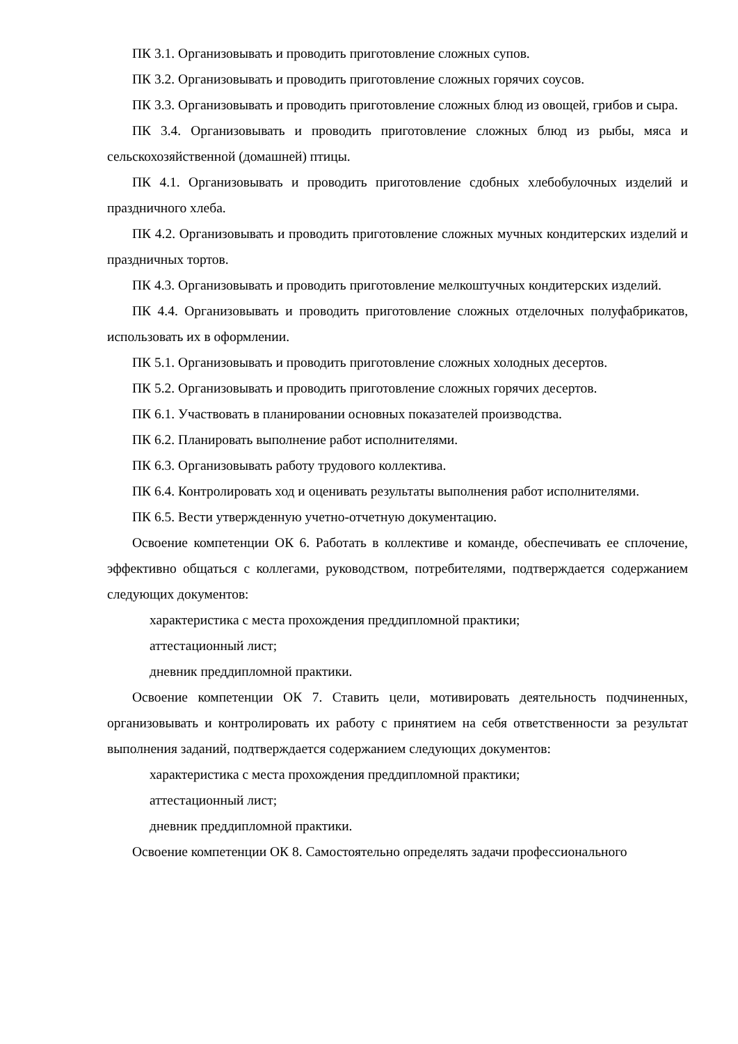ПК 3.1. Организовывать и проводить приготовление сложных супов.
ПК 3.2. Организовывать и проводить приготовление сложных горячих соусов.
ПК 3.3. Организовывать и проводить приготовление сложных блюд из овощей, грибов и сыра.
ПК 3.4. Организовывать и проводить приготовление сложных блюд из рыбы, мяса и сельскохозяйственной (домашней) птицы.
ПК 4.1. Организовывать и проводить приготовление сдобных хлебобулочных изделий и праздничного хлеба.
ПК 4.2. Организовывать и проводить приготовление сложных мучных кондитерских изделий и праздничных тортов.
ПК 4.3. Организовывать и проводить приготовление мелкоштучных кондитерских изделий.
ПК 4.4. Организовывать и проводить приготовление сложных отделочных полуфабрикатов, использовать их в оформлении.
ПК 5.1. Организовывать и проводить приготовление сложных холодных десертов.
ПК 5.2. Организовывать и проводить приготовление сложных горячих десертов.
ПК 6.1. Участвовать в планировании основных показателей производства.
ПК 6.2. Планировать выполнение работ исполнителями.
ПК 6.3. Организовывать работу трудового коллектива.
ПК 6.4. Контролировать ход и оценивать результаты выполнения работ исполнителями.
ПК 6.5. Вести утвержденную учетно-отчетную документацию.
Освоение компетенции ОК 6. Работать в коллективе и команде, обеспечивать ее сплочение, эффективно общаться с коллегами, руководством, потребителями, подтверждается содержанием следующих документов:
характеристика с места прохождения преддипломной практики;
аттестационный лист;
дневник преддипломной практики.
Освоение компетенции ОК 7. Ставить цели, мотивировать деятельность подчиненных, организовывать и контролировать их работу с принятием на себя ответственности за результат выполнения заданий, подтверждается содержанием следующих документов:
характеристика с места прохождения преддипломной практики;
аттестационный лист;
дневник преддипломной практики.
Освоение компетенции ОК 8. Самостоятельно определять задачи профессионального